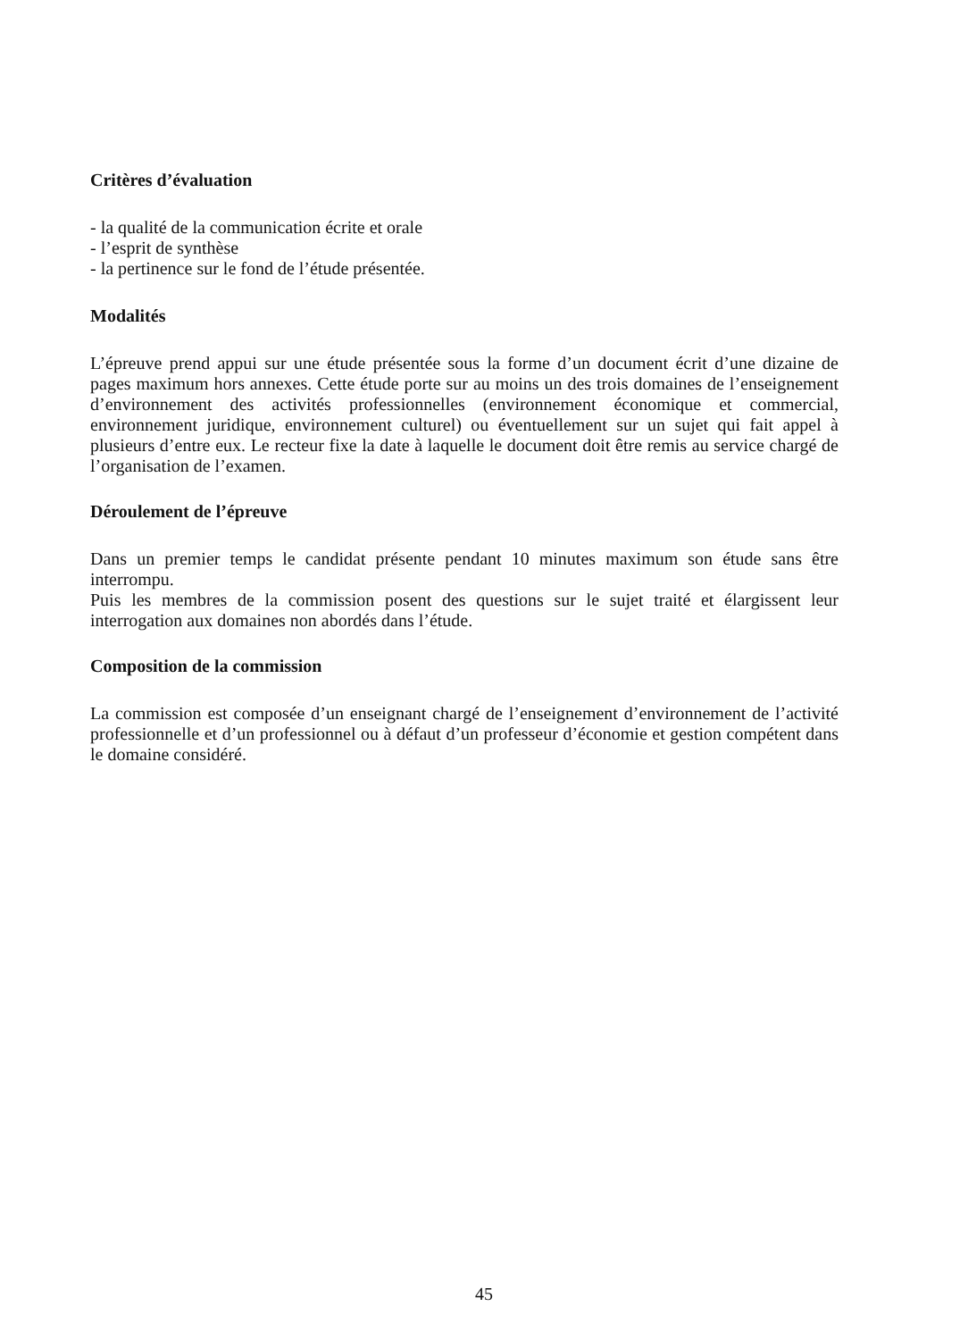Critères d’évaluation
- la qualité de la communication écrite et orale
- l’esprit de synthèse
- la pertinence sur le fond de l’étude présentée.
Modalités
L’épreuve prend appui sur une étude présentée sous la forme d’un document écrit d’une dizaine de pages maximum hors annexes. Cette étude porte sur au moins un des trois domaines de l’enseignement d’environnement des activités professionnelles (environnement économique et commercial, environnement juridique, environnement culturel) ou éventuellement sur un sujet qui fait appel à plusieurs d’entre eux. Le recteur fixe la date à laquelle le document doit être remis au service chargé de l’organisation de l’examen.
Déroulement de l’épreuve
Dans un premier temps le candidat présente pendant 10 minutes maximum son étude sans être interrompu.
Puis les membres de la commission posent des questions sur le sujet traité et élargissent leur interrogation aux domaines non abordés dans l’étude.
Composition de la commission
La commission est composée d’un enseignant chargé de l’enseignement d’environnement de l’activité professionnelle et d’un professionnel ou à défaut d’un professeur d’économie et gestion compétent dans le domaine considéré.
45